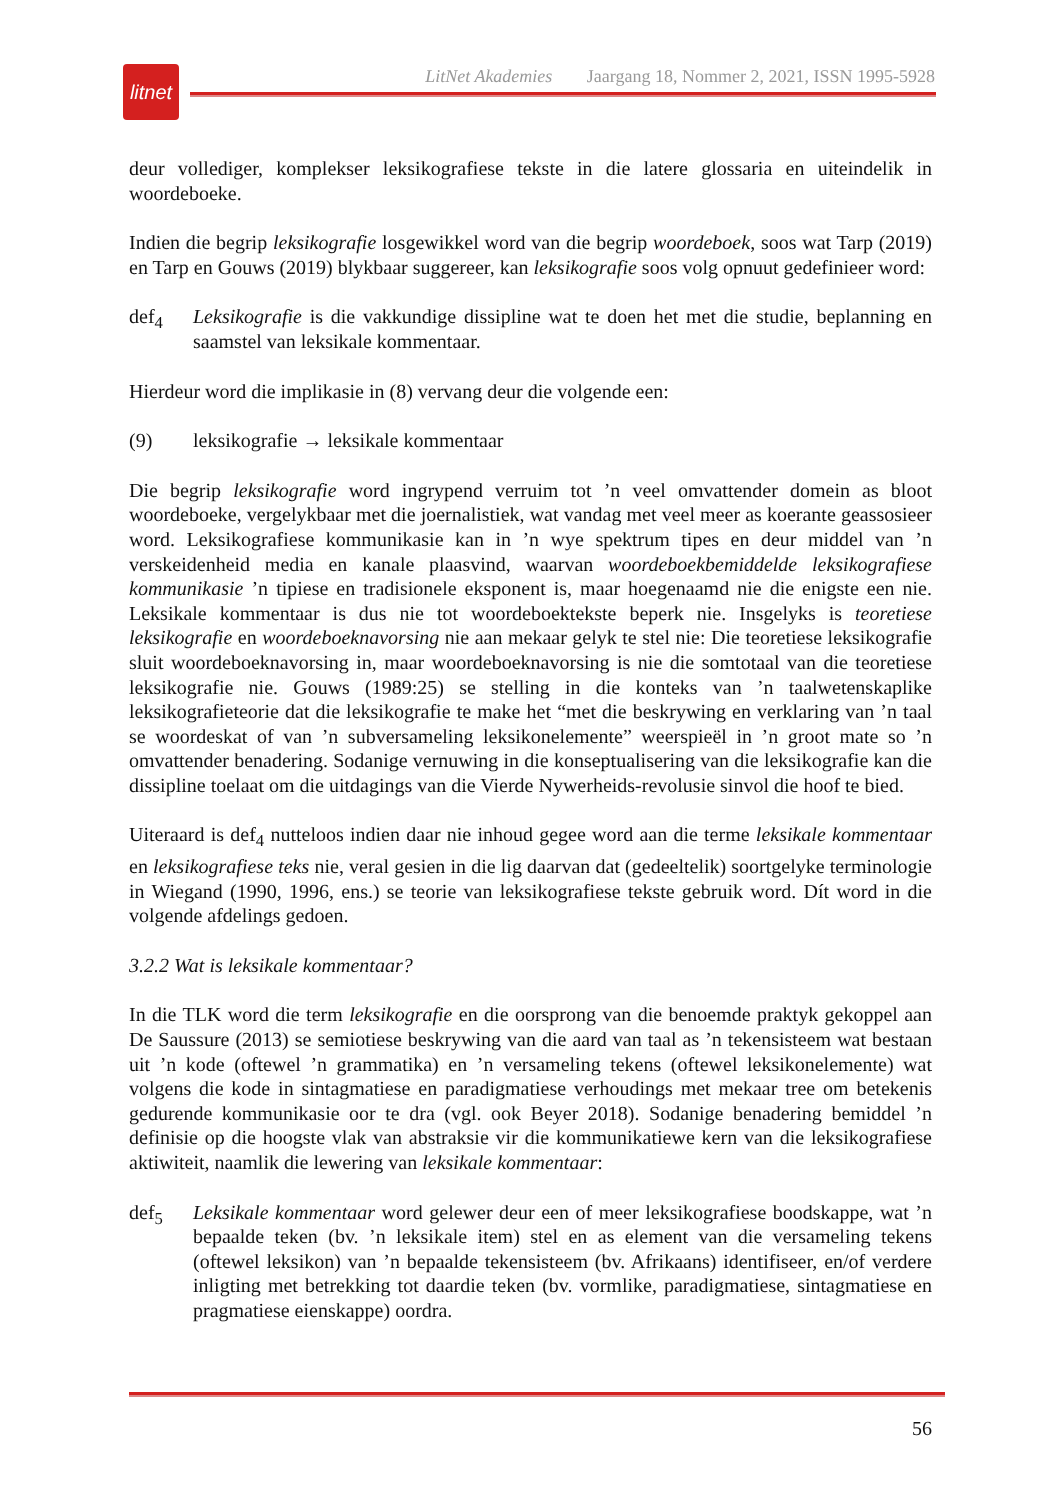litnet
LitNet Akademies Jaargang 18, Nommer 2, 2021, ISSN 1995-5928
deur vollediger, komplekser leksikografiese tekste in die latere glossaria en uiteindelik in woordeboeke.
Indien die begrip leksikografie losgewikkel word van die begrip woordeboek, soos wat Tarp (2019) en Tarp en Gouws (2019) blykbaar suggereer, kan leksikografie soos volg opnuut gedefinieer word:
def<sub>4</sub> Leksikografie is die vakkundige dissipline wat te doen het met die studie, beplanning en saamstel van leksikale kommentaar.
Hierdeur word die implikasie in (8) vervang deur die volgende een:
(9) leksikografie → leksikale kommentaar
Die begrip leksikografie word ingrypend verruim tot ’n veel omvattender domein as bloot woordeboeke, vergelykbaar met die joernalistiek, wat vandag met veel meer as koerante geassosieer word. Leksikografiese kommunikasie kan in ’n wye spektrum tipes en deur middel van ’n verskeidenheid media en kanale plaasvind, waarvan woordeboekbemiddelde leksikografiese kommunikasie ’n tipiese en tradisionele eksponent is, maar hoegenaamd nie die enigste een nie. Leksikale kommentaar is dus nie tot woordeboektekste beperk nie. Insgelyks is teoretiese leksikografie en woordeboeknavorsing nie aan mekaar gelyk te stel nie: Die teoretiese leksikografie sluit woordeboeknavorsing in, maar woordeboeknavorsing is nie die somtotaal van die teoretiese leksikografie nie. Gouws (1989:25) se stelling in die konteks van ’n taalwetenskaplike leksikografieteorie dat die leksikografie te make het “met die beskrywing en verklaring van ’n taal se woordeskat of van ’n subversameling leksikonelemente” weerspieël in ’n groot mate so ’n omvattender benadering. Sodanige vernuwing in die konseptualisering van die leksikografie kan die dissipline toelaat om die uitdagings van die Vierde Nywerheids-revolusie sinvol die hoof te bied.
Uiteraard is def<sub>4</sub> nutteloos indien daar nie inhoud gegee word aan die terme leksikale kommentaar en leksikografiese teks nie, veral gesien in die lig daarvan dat (gedeeltelik) soortgelyke terminologie in Wiegand (1990, 1996, ens.) se teorie van leksikografiese tekste gebruik word. Dít word in die volgende afdelings gedoen.
3.2.2 Wat is leksikale kommentaar?
In die TLK word die term leksikografie en die oorsprong van die benoemde praktyk gekoppel aan De Saussure (2013) se semiotiese beskrywing van die aard van taal as ’n tekensisteem wat bestaan uit ’n kode (oftewel ’n grammatika) en ’n versameling tekens (oftewel leksikonelemente) wat volgens die kode in sintagmatiese en paradigmatiese verhoudings met mekaar tree om betekenis gedurende kommunikasie oor te dra (vgl. ook Beyer 2018). Sodanige benadering bemiddel ’n definisie op die hoogste vlak van abstraksie vir die kommunikatiewe kern van die leksikografiese aktiwiteit, naamlik die lewering van leksikale kommentaar:
def<sub>5</sub> Leksikale kommentaar word gelewer deur een of meer leksikografiese boodskappe, wat ’n bepaalde teken (bv. ’n leksikale item) stel en as element van die versameling tekens (oftewel leksikon) van ’n bepaalde tekensisteem (bv. Afrikaans) identifiseer, en/of verdere inligting met betrekking tot daardie teken (bv. vormlike, paradigmatiese, sintagmatiese en pragmatiese eienskappe) oordra.
56